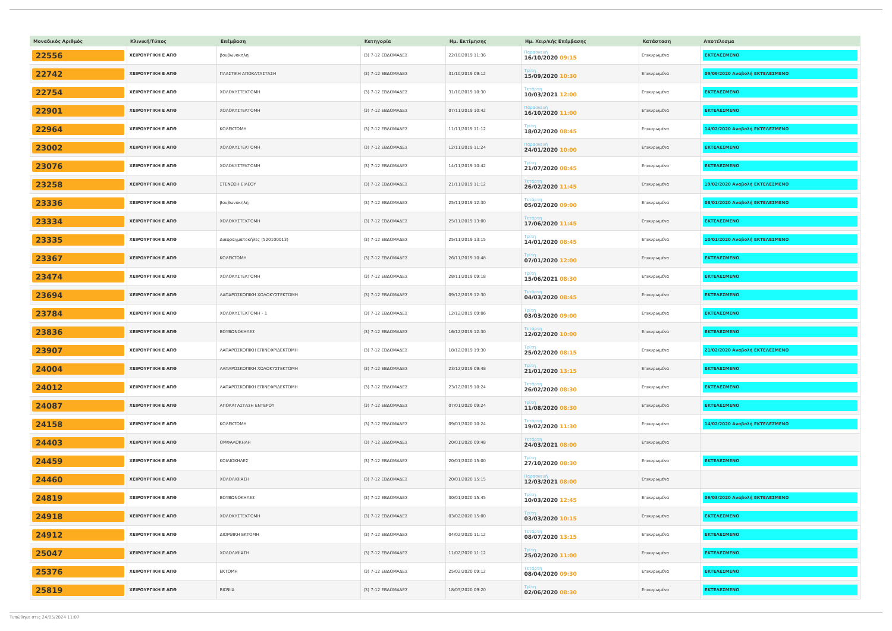| Μοναδικός Αριθμός | Κλινική/Τύπος | Επέμβαση | Κατηγορία | Ημ. Εκτίμησης | Ημ. Χειρ/κής Επέμβασης | Κατάσταση | Αποτέλεσμα |
| --- | --- | --- | --- | --- | --- | --- | --- |
| 22556 | ΧΕΙΡΟΥΡΓΙΚΗ Ε ΑΠΘ | βουβωνοκηλη | (3) 7-12 ΕΒΔΟΜΑΔΕΣ | 22/10/2019 11:36 | Παρασκευή 16/10/2020 09:15 | Επικυρωμένα | ΕΚΤΕΛΕΣΜΕΝΟ |
| 22742 | ΧΕΙΡΟΥΡΓΙΚΗ Ε ΑΠΘ | ΠΛΑΣΤΙΚΗ ΑΠΟΚΑΤΑΣΤΑΣΗ | (3) 7-12 ΕΒΔΟΜΑΔΕΣ | 31/10/2019 09:12 | Τρίτη 15/09/2020 10:30 | Επικυρωμένα | 09/09/2020 Αναβολή ΕΚΤΕΛΕΣΜΕΝΟ |
| 22754 | ΧΕΙΡΟΥΡΓΙΚΗ Ε ΑΠΘ | ΧΟΛΟΚΥΣΤΕΚΤΟΜΗ | (3) 7-12 ΕΒΔΟΜΑΔΕΣ | 31/10/2019 10:30 | Τετάρτη 10/03/2021 12:00 | Επικυρωμένα | ΕΚΤΕΛΕΣΜΕΝΟ |
| 22901 | ΧΕΙΡΟΥΡΓΙΚΗ Ε ΑΠΘ | ΧΟΛΟΚΥΣΤΕΚΤΟΜΗ | (3) 7-12 ΕΒΔΟΜΑΔΕΣ | 07/11/2019 10:42 | Παρασκευή 16/10/2020 11:00 | Επικυρωμένα | ΕΚΤΕΛΕΣΜΕΝΟ |
| 22964 | ΧΕΙΡΟΥΡΓΙΚΗ Ε ΑΠΘ | ΚΟΛΕΚΤΟΜΗ | (3) 7-12 ΕΒΔΟΜΑΔΕΣ | 11/11/2019 11:12 | Τρίτη 18/02/2020 08:45 | Επικυρωμένα | 14/02/2020 Αναβολή ΕΚΤΕΛΕΣΜΕΝΟ |
| 23002 | ΧΕΙΡΟΥΡΓΙΚΗ Ε ΑΠΘ | ΧΟΛΟΚΥΣΤΕΚΤΟΜΗ | (3) 7-12 ΕΒΔΟΜΑΔΕΣ | 12/11/2019 11:24 | Παρασκευή 24/01/2020 10:00 | Επικυρωμένα | ΕΚΤΕΛΕΣΜΕΝΟ |
| 23076 | ΧΕΙΡΟΥΡΓΙΚΗ Ε ΑΠΘ | ΧΟΛΟΚΥΣΤΕΚΤΟΜΗ | (3) 7-12 ΕΒΔΟΜΑΔΕΣ | 14/11/2019 10:42 | Τρίτη 21/07/2020 08:45 | Επικυρωμένα | ΕΚΤΕΛΕΣΜΕΝΟ |
| 23258 | ΧΕΙΡΟΥΡΓΙΚΗ Ε ΑΠΘ | ΣΤΕΝΩΣΗ ΕΙΛΕΟΥ | (3) 7-12 ΕΒΔΟΜΑΔΕΣ | 21/11/2019 11:12 | Τετάρτη 26/02/2020 11:45 | Επικυρωμένα | 19/02/2020 Αναβολή ΕΚΤΕΛΕΣΜΕΝΟ |
| 23336 | ΧΕΙΡΟΥΡΓΙΚΗ Ε ΑΠΘ | βουβωνοκηλη | (3) 7-12 ΕΒΔΟΜΑΔΕΣ | 25/11/2019 12:30 | Τετάρτη 05/02/2020 09:00 | Επικυρωμένα | 08/01/2020 Αναβολή ΕΚΤΕΛΕΣΜΕΝΟ |
| 23334 | ΧΕΙΡΟΥΡΓΙΚΗ Ε ΑΠΘ | ΧΟΛΟΚΥΣΤΕΚΤΟΜΗ | (3) 7-12 ΕΒΔΟΜΑΔΕΣ | 25/11/2019 13:00 | Τετάρτη 17/06/2020 11:45 | Επικυρωμένα | ΕΚΤΕΛΕΣΜΕΝΟ |
| 23335 | ΧΕΙΡΟΥΡΓΙΚΗ Ε ΑΠΘ | Διαφραγματοκήλες (520100013) | (3) 7-12 ΕΒΔΟΜΑΔΕΣ | 25/11/2019 13:15 | Τρίτη 14/01/2020 08:45 | Επικυρωμένα | 10/01/2020 Αναβολή ΕΚΤΕΛΕΣΜΕΝΟ |
| 23367 | ΧΕΙΡΟΥΡΓΙΚΗ Ε ΑΠΘ | ΚΟΛΕΚΤΟΜΗ | (3) 7-12 ΕΒΔΟΜΑΔΕΣ | 26/11/2019 10:48 | Τρίτη 07/01/2020 12:00 | Επικυρωμένα | ΕΚΤΕΛΕΣΜΕΝΟ |
| 23474 | ΧΕΙΡΟΥΡΓΙΚΗ Ε ΑΠΘ | ΧΟΛΟΚΥΣΤΕΚΤΟΜΗ | (3) 7-12 ΕΒΔΟΜΑΔΕΣ | 28/11/2019 09:18 | Τρίτη 15/06/2021 08:30 | Επικυρωμένα | ΕΚΤΕΛΕΣΜΕΝΟ |
| 23694 | ΧΕΙΡΟΥΡΓΙΚΗ Ε ΑΠΘ | ΛΑΠΑΡΟΣΚΟΠΙΚΗ ΧΟΛΟΚΥΣΤΕΚΤΟΜΗ | (3) 7-12 ΕΒΔΟΜΑΔΕΣ | 09/12/2019 12:30 | Τετάρτη 04/03/2020 08:45 | Επικυρωμένα | ΕΚΤΕΛΕΣΜΕΝΟ |
| 23784 | ΧΕΙΡΟΥΡΓΙΚΗ Ε ΑΠΘ | ΧΟΛΟΚΥΣΤΕΚΤΟΜΗ - 1 | (3) 7-12 ΕΒΔΟΜΑΔΕΣ | 12/12/2019 09:06 | Τρίτη 03/03/2020 09:00 | Επικυρωμένα | ΕΚΤΕΛΕΣΜΕΝΟ |
| 23836 | ΧΕΙΡΟΥΡΓΙΚΗ Ε ΑΠΘ | ΒΟΥΒΩΝΟΚΗΛΕΣ | (3) 7-12 ΕΒΔΟΜΑΔΕΣ | 16/12/2019 12:30 | Τετάρτη 12/02/2020 10:00 | Επικυρωμένα | ΕΚΤΕΛΕΣΜΕΝΟ |
| 23907 | ΧΕΙΡΟΥΡΓΙΚΗ Ε ΑΠΘ | ΛΑΠΑΡΟΣΚΟΠΙΚΗ ΕΠΙΝΕΦΡΙΔΕΚΤΟΜΗ | (3) 7-12 ΕΒΔΟΜΑΔΕΣ | 18/12/2019 19:30 | Τρίτη 25/02/2020 08:15 | Επικυρωμένα | 21/02/2020 Αναβολή ΕΚΤΕΛΕΣΜΕΝΟ |
| 24004 | ΧΕΙΡΟΥΡΓΙΚΗ Ε ΑΠΘ | ΛΑΠΑΡΟΣΚΟΠΙΚΗ ΧΟΛΟΚΥΣΤΕΚΤΟΜΗ | (3) 7-12 ΕΒΔΟΜΑΔΕΣ | 23/12/2019 09:48 | Τρίτη 21/01/2020 13:15 | Επικυρωμένα | ΕΚΤΕΛΕΣΜΕΝΟ |
| 24012 | ΧΕΙΡΟΥΡΓΙΚΗ Ε ΑΠΘ | ΛΑΠΑΡΟΣΚΟΠΙΚΗ ΕΠΙΝΕΦΡΙΔΕΚΤΟΜΗ | (3) 7-12 ΕΒΔΟΜΑΔΕΣ | 23/12/2019 10:24 | Τετάρτη 26/02/2020 08:30 | Επικυρωμένα | ΕΚΤΕΛΕΣΜΕΝΟ |
| 24087 | ΧΕΙΡΟΥΡΓΙΚΗ Ε ΑΠΘ | ΑΠΟΚΑΤΑΣΤΑΣΗ ΕΝΤΕΡΟΥ | (3) 7-12 ΕΒΔΟΜΑΔΕΣ | 07/01/2020 09:24 | Τρίτη 11/08/2020 08:30 | Επικυρωμένα | ΕΚΤΕΛΕΣΜΕΝΟ |
| 24158 | ΧΕΙΡΟΥΡΓΙΚΗ Ε ΑΠΘ | ΚΟΛΕΚΤΟΜΗ | (3) 7-12 ΕΒΔΟΜΑΔΕΣ | 09/01/2020 10:24 | Τετάρτη 19/02/2020 11:30 | Επικυρωμένα | 14/02/2020 Αναβολή ΕΚΤΕΛΕΣΜΕΝΟ |
| 24403 | ΧΕΙΡΟΥΡΓΙΚΗ Ε ΑΠΘ | ΟΜΦΑΛΟΚΗΛΗ | (3) 7-12 ΕΒΔΟΜΑΔΕΣ | 20/01/2020 09:48 | Τετάρτη 24/03/2021 08:00 | Επικυρωμένα | |
| 24459 | ΧΕΙΡΟΥΡΓΙΚΗ Ε ΑΠΘ | ΚΟΙΛΙΟΚΗΛΕΣ | (3) 7-12 ΕΒΔΟΜΑΔΕΣ | 20/01/2020 15:00 | Τρίτη 27/10/2020 08:30 | Επικυρωμένα | ΕΚΤΕΛΕΣΜΕΝΟ |
| 24460 | ΧΕΙΡΟΥΡΓΙΚΗ Ε ΑΠΘ | ΧΟΛΟΛΙΘΙΑΣΗ | (3) 7-12 ΕΒΔΟΜΑΔΕΣ | 20/01/2020 15:15 | Παρασκευή 12/03/2021 08:00 | Επικυρωμένα | |
| 24819 | ΧΕΙΡΟΥΡΓΙΚΗ Ε ΑΠΘ | ΒΟΥΒΩΝΟΚΗΛΕΣ | (3) 7-12 ΕΒΔΟΜΑΔΕΣ | 30/01/2020 15:45 | Τρίτη 10/03/2020 12:45 | Επικυρωμένα | 06/03/2020 Αναβολή ΕΚΤΕΛΕΣΜΕΝΟ |
| 24918 | ΧΕΙΡΟΥΡΓΙΚΗ Ε ΑΠΘ | ΧΟΛΟΚΥΣΤΕΚΤΟΜΗ | (3) 7-12 ΕΒΔΟΜΑΔΕΣ | 03/02/2020 15:00 | Τρίτη 03/03/2020 10:15 | Επικυρωμένα | ΕΚΤΕΛΕΣΜΕΝΟ |
| 24912 | ΧΕΙΡΟΥΡΓΙΚΗ Ε ΑΠΘ | ΔΙΟΡΘΙΚΗ ΕΚΤΟΜΗ | (3) 7-12 ΕΒΔΟΜΑΔΕΣ | 04/02/2020 11:12 | Τετάρτη 08/07/2020 13:15 | Επικυρωμένα | ΕΚΤΕΛΕΣΜΕΝΟ |
| 25047 | ΧΕΙΡΟΥΡΓΙΚΗ Ε ΑΠΘ | ΧΟΛΟΛΙΘΙΑΣΗ | (3) 7-12 ΕΒΔΟΜΑΔΕΣ | 11/02/2020 11:12 | Τρίτη 25/02/2020 11:00 | Επικυρωμένα | ΕΚΤΕΛΕΣΜΕΝΟ |
| 25376 | ΧΕΙΡΟΥΡΓΙΚΗ Ε ΑΠΘ | ΕΚΤΟΜΗ | (3) 7-12 ΕΒΔΟΜΑΔΕΣ | 25/02/2020 09:12 | Τετάρτη 08/04/2020 09:30 | Επικυρωμένα | ΕΚΤΕΛΕΣΜΕΝΟ |
| 25819 | ΧΕΙΡΟΥΡΓΙΚΗ Ε ΑΠΘ | ΒΙΟΨΙΑ | (3) 7-12 ΕΒΔΟΜΑΔΕΣ | 18/05/2020 09:20 | Τρίτη 02/06/2020 08:30 | Επικυρωμένα | ΕΚΤΕΛΕΣΜΕΝΟ |
Τυπώθηκε στις 24/05/2024 11:07